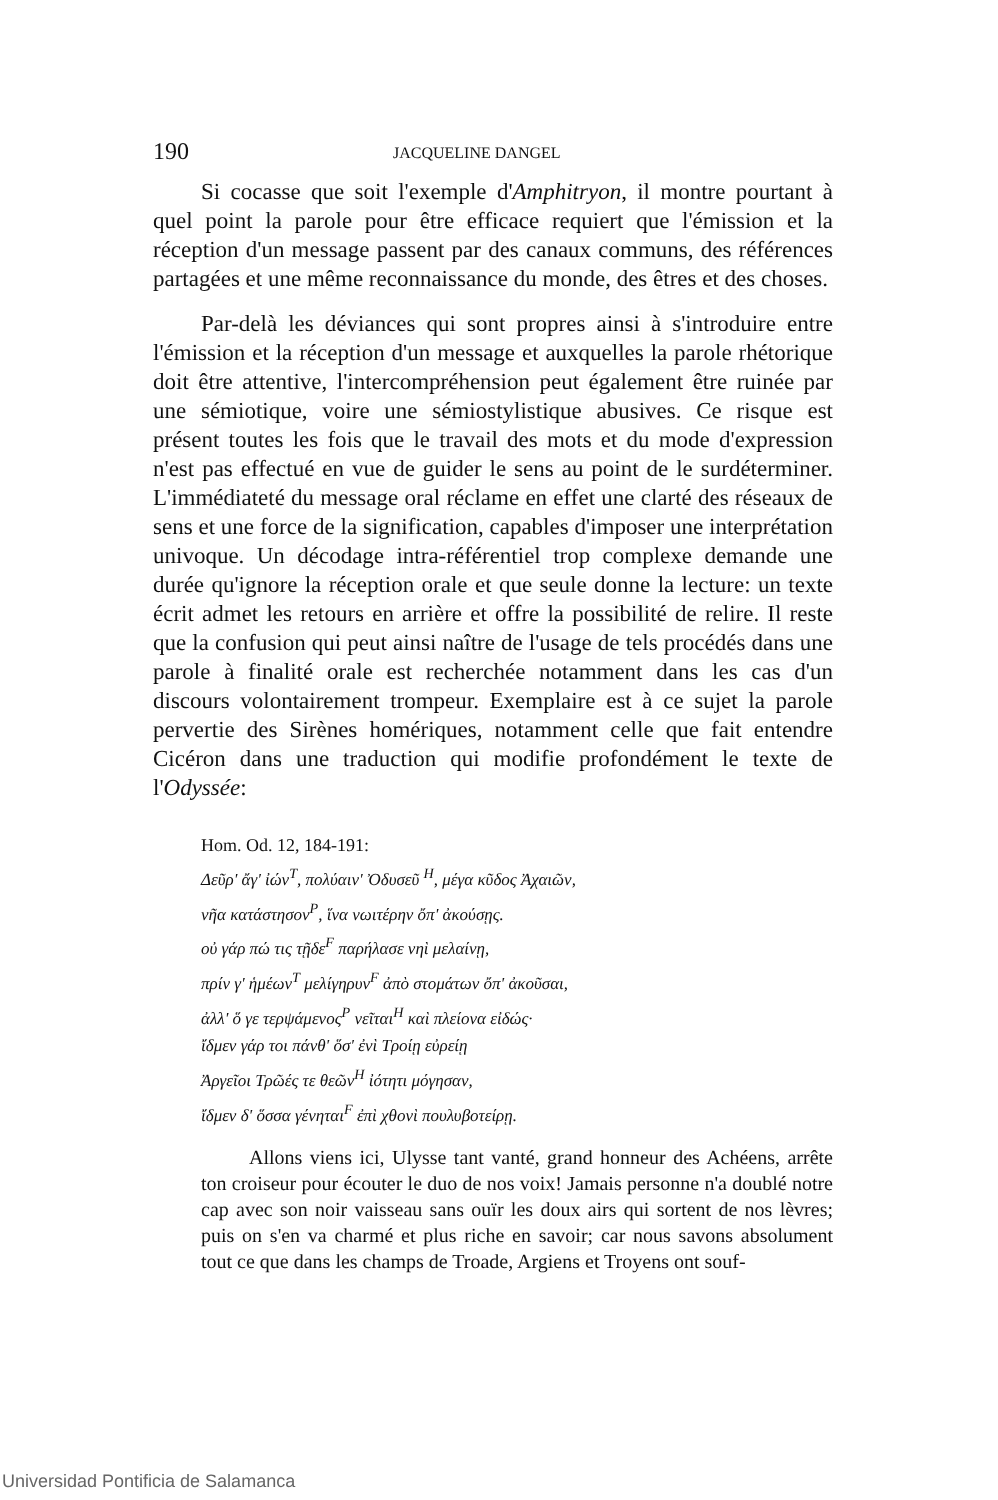190 JACQUELINE DANGEL
Si cocasse que soit l'exemple d'Amphitryon, il montre pourtant à quel point la parole pour être efficace requiert que l'émission et la réception d'un message passent par des canaux communs, des références partagées et une même reconnaissance du monde, des êtres et des choses.
Par-delà les déviances qui sont propres ainsi à s'introduire entre l'émission et la réception d'un message et auxquelles la parole rhétorique doit être attentive, l'intercompréhension peut également être ruinée par une sémiotique, voire une sémiostylistique abusives. Ce risque est présent toutes les fois que le travail des mots et du mode d'expression n'est pas effectué en vue de guider le sens au point de le surdéterminer. L'immédiateté du message oral réclame en effet une clarté des réseaux de sens et une force de la signification, capables d'imposer une interprétation univoque. Un décodage intra-référentiel trop complexe demande une durée qu'ignore la réception orale et que seule donne la lecture: un texte écrit admet les retours en arrière et offre la possibilité de relire. Il reste que la confusion qui peut ainsi naître de l'usage de tels procédés dans une parole à finalité orale est recherchée notamment dans les cas d'un discours volontairement trompeur. Exemplaire est à ce sujet la parole pervertie des Sirènes homériques, notamment celle que fait entendre Cicéron dans une traduction qui modifie profondément le texte de l'Odyssée:
Hom. Od. 12, 184-191:
Δεῦρ' ἄγ' ἰών<sup>T</sup>, πολύαιν' Ὀδυσεῦ <sup>H</sup>, μέγα κῦδος Ἀχαιῶν,
νῆα κατάστησον<sup>P</sup>, ἵνα νωιτέρην ὄπ' ἀκούσῃς.
οὐ γάρ πώ τις τῇδε<sup>F</sup> παρήλασε νηὶ μελαίνῃ,
πρίν γ' ἡμέων<sup>T</sup> μελίγηρυν<sup>F</sup> ἀπὸ στομάτων ὄπ' ἀκοῦσαι,
ἀλλ' ὅ γε τερψάμενος<sup>P</sup> νεῖται<sup>H</sup> καὶ πλείονα εἰδώς·
ἴδμεν γάρ τοι πάνθ' ὅσ' ἐνὶ Τροίῃ εὐρείῃ
Ἀργεῖοι Τρῶές τε θεῶν<sup>H</sup> ἰότητι μόγησαν,
ἴδμεν δ' ὅσσα γένηται<sup>F</sup> ἐπὶ χθονὶ πουλυβοτείρῃ.
Allons viens ici, Ulysse tant vanté, grand honneur des Achéens, arrête ton croiseur pour écouter le duo de nos voix! Jamais personne n'a doublé notre cap avec son noir vaisseau sans ouïr les doux airs qui sortent de nos lèvres; puis on s'en va charmé et plus riche en savoir; car nous savons absolument tout ce que dans les champs de Troade, Argiens et Troyens ont souf-
Universidad Pontificia de Salamanca